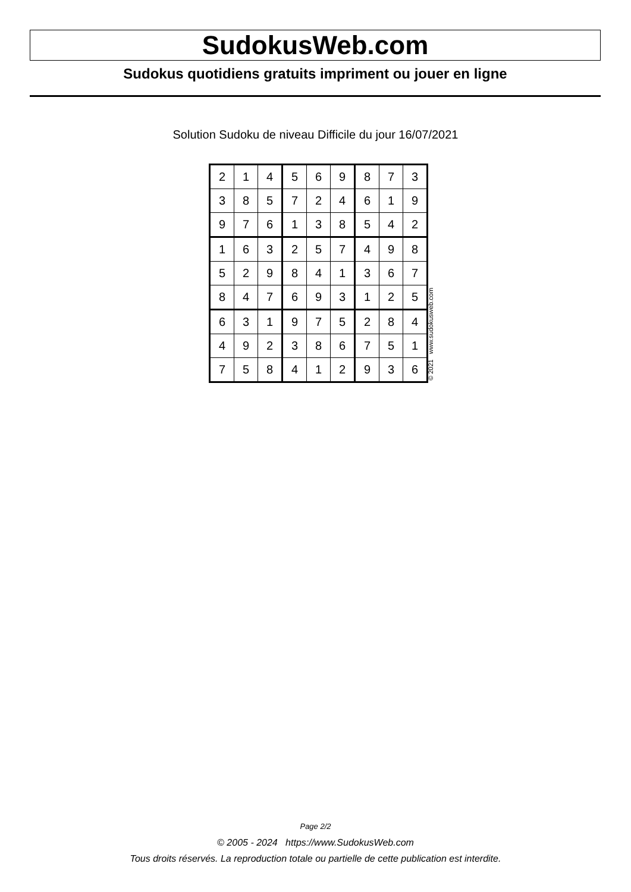SudokusWeb.com
Sudokus quotidiens gratuits impriment ou jouer en ligne
Solution Sudoku de niveau Difficile du jour 16/07/2021
| 2 | 1 | 4 | 5 | 6 | 9 | 8 | 7 | 3 |
| 3 | 8 | 5 | 7 | 2 | 4 | 6 | 1 | 9 |
| 9 | 7 | 6 | 1 | 3 | 8 | 5 | 4 | 2 |
| 1 | 6 | 3 | 2 | 5 | 7 | 4 | 9 | 8 |
| 5 | 2 | 9 | 8 | 4 | 1 | 3 | 6 | 7 |
| 8 | 4 | 7 | 6 | 9 | 3 | 1 | 2 | 5 |
| 6 | 3 | 1 | 9 | 7 | 5 | 2 | 8 | 4 |
| 4 | 9 | 2 | 3 | 8 | 6 | 7 | 5 | 1 |
| 7 | 5 | 8 | 4 | 1 | 2 | 9 | 3 | 6 |
© 2021 www.sudokusweb.com
Page 2/2
© 2005 - 2024 https://www.SudokusWeb.com
Tous droits réservés. La reproduction totale ou partielle de cette publication est interdite.